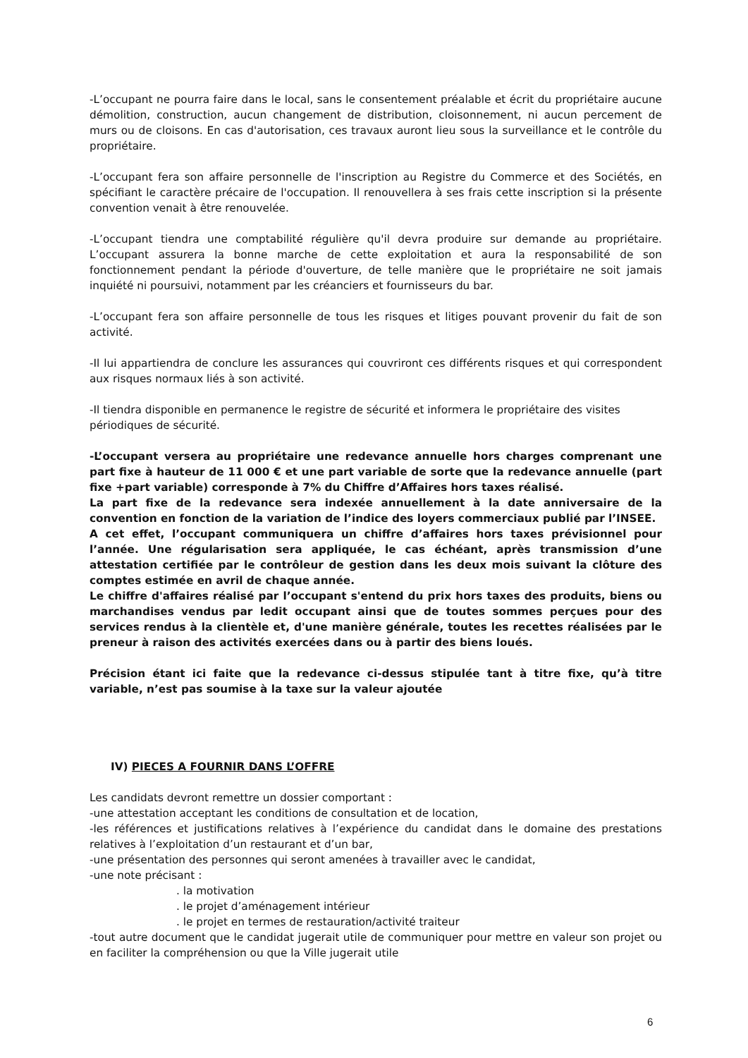-L’occupant ne pourra faire dans le local, sans le consentement préalable et écrit du propriétaire aucune démolition, construction, aucun changement de distribution, cloisonnement, ni aucun percement de murs ou de cloisons. En cas d'autorisation, ces travaux auront lieu sous la surveillance et le contrôle du propriétaire.
-L’occupant fera son affaire personnelle de l'inscription au Registre du Commerce et des Sociétés, en spécifiant le caractère précaire de l'occupation. Il renouvellera à ses frais cette inscription si la présente convention venait à être renouvelée.
-L’occupant tiendra une comptabilité régulière qu'il devra produire sur demande au propriétaire. L’occupant assurera la bonne marche de cette exploitation et aura la responsabilité de son fonctionnement pendant la période d'ouverture, de telle manière que le propriétaire ne soit jamais inquiété ni poursuivi, notamment par les créanciers et fournisseurs du bar.
-L’occupant fera son affaire personnelle de tous les risques et litiges pouvant provenir du fait de son activité.
-Il lui appartiendra de conclure les assurances qui couvriront ces différents risques et qui correspondent aux risques normaux liés à son activité.
-Il tiendra disponible en permanence le registre de sécurité et informera le propriétaire des visites périodiques de sécurité.
-L’occupant versera au propriétaire une redevance annuelle hors charges comprenant une part fixe à hauteur de 11 000 € et une part variable de sorte que la redevance annuelle (part fixe +part variable) corresponde à 7% du Chiffre d’Affaires hors taxes réalisé.
La part fixe de la redevance sera indexée annuellement à la date anniversaire de la convention en fonction de la variation de l’indice des loyers commerciaux publié par l’INSEE.
A cet effet, l’occupant communiquera un chiffre d’affaires hors taxes prévisionnel pour l’année. Une régularisation sera appliquée, le cas échéant, après transmission d’une attestation certifiée par le contrôleur de gestion dans les deux mois suivant la clôture des comptes estimée en avril de chaque année.
Le chiffre d'affaires réalisé par l’occupant s'entend du prix hors taxes des produits, biens ou marchandises vendus par ledit occupant ainsi que de toutes sommes perçues pour des services rendus à la clientèle et, d'une manière générale, toutes les recettes réalisées par le preneur à raison des activités exercées dans ou à partir des biens loués.
Précision étant ici faite que la redevance ci-dessus stipulée tant à titre fixe, qu’à titre variable, n’est pas soumise à la taxe sur la valeur ajoutée
IV) PIECES A FOURNIR DANS L’OFFRE
Les candidats devront remettre un dossier comportant :
-une attestation acceptant les conditions de consultation et de location,
-les références et justifications relatives à l’expérience du candidat dans le domaine des prestations relatives à l’exploitation d’un restaurant et d’un bar,
-une présentation des personnes qui seront amenées à travailler avec le candidat,
-une note précisant :
. la motivation
. le projet d’aménagement intérieur
. le projet en termes de restauration/activité traiteur
-tout autre document que le candidat jugerait utile de communiquer pour mettre en valeur son projet ou en faciliter la compréhension ou que la Ville jugerait utile
6